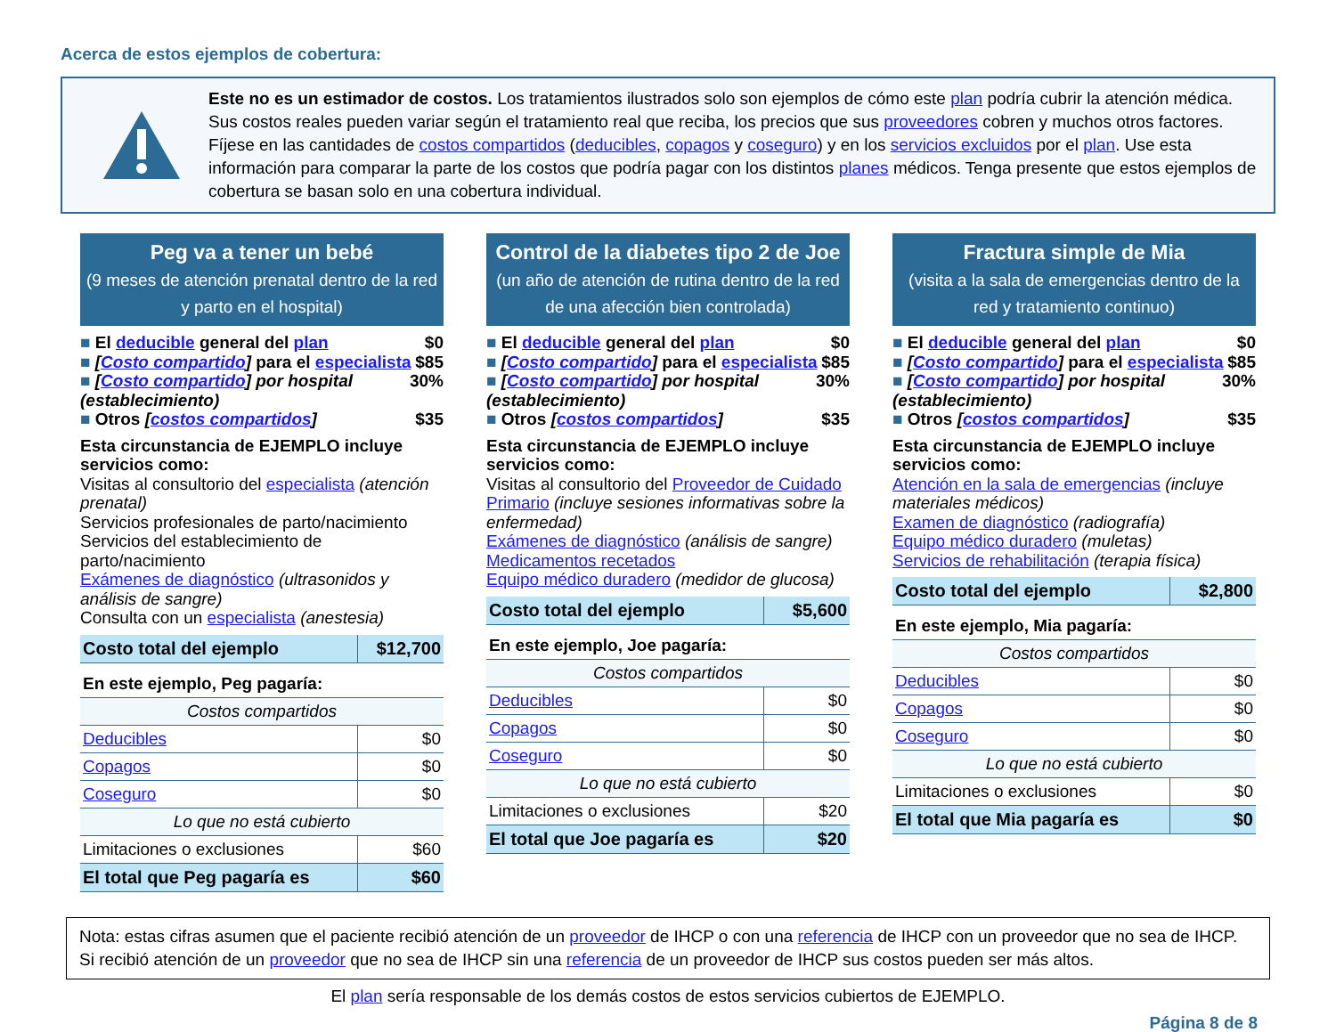Acerca de estos ejemplos de cobertura:
Este no es un estimador de costos. Los tratamientos ilustrados solo son ejemplos de cómo este plan podría cubrir la atención médica. Sus costos reales pueden variar según el tratamiento real que reciba, los precios que sus proveedores cobren y muchos otros factores. Fíjese en las cantidades de costos compartidos (deducibles, copagos y coseguro) y en los servicios excluidos por el plan. Use esta información para comparar la parte de los costos que podría pagar con los distintos planes médicos. Tenga presente que estos ejemplos de cobertura se basan solo en una cobertura individual.
Peg va a tener un bebé
(9 meses de atención prenatal dentro de la red y parto en el hospital)
■ El deducible general del plan $0
■ [Costo compartido] para el especialista $85
■ [Costo compartido] por hospital (establecimiento) 30%
■ Otros [costos compartidos] $35
Esta circunstancia de EJEMPLO incluye servicios como:
Visitas al consultorio del especialista (atención prenatal)
Servicios profesionales de parto/nacimiento
Servicios del establecimiento de parto/nacimiento
Exámenes de diagnóstico (ultrasonidos y análisis de sangre)
Consulta con un especialista (anestesia)
| Costo total del ejemplo | $12,700 |
| En este ejemplo, Peg pagaría: | |
| Costos compartidos | |
| Deducibles | $0 |
| Copagos | $0 |
| Coseguro | $0 |
| Lo que no está cubierto | |
| Limitaciones o exclusiones | $60 |
| El total que Peg pagaría es | $60 |
Control de la diabetes tipo 2 de Joe
(un año de atención de rutina dentro de la red de una afección bien controlada)
■ El deducible general del plan $0
■ [Costo compartido] para el especialista $85
■ [Costo compartido] por hospital (establecimiento) 30%
■ Otros [costos compartidos] $35
Esta circunstancia de EJEMPLO incluye servicios como:
Visitas al consultorio del Proveedor de Cuidado Primario (incluye sesiones informativas sobre la enfermedad)
Exámenes de diagnóstico (análisis de sangre)
Medicamentos recetados
Equipo médico duradero (medidor de glucosa)
| Costo total del ejemplo | $5,600 |
| En este ejemplo, Joe pagaría: | |
| Costos compartidos | |
| Deducibles | $0 |
| Copagos | $0 |
| Coseguro | $0 |
| Lo que no está cubierto | |
| Limitaciones o exclusiones | $20 |
| El total que Joe pagaría es | $20 |
Fractura simple de Mia
(visita a la sala de emergencias dentro de la red y tratamiento continuo)
■ El deducible general del plan $0
■ [Costo compartido] para el especialista $85
■ [Costo compartido] por hospital (establecimiento) 30%
■ Otros [costos compartidos] $35
Esta circunstancia de EJEMPLO incluye servicios como:
Atención en la sala de emergencias (incluye materiales médicos)
Examen de diagnóstico (radiografía)
Equipo médico duradero (muletas)
Servicios de rehabilitación (terapia física)
| Costo total del ejemplo | $2,800 |
| En este ejemplo, Mia pagaría: | |
| Costos compartidos | |
| Deducibles | $0 |
| Copagos | $0 |
| Coseguro | $0 |
| Lo que no está cubierto | |
| Limitaciones o exclusiones | $0 |
| El total que Mia pagaría es | $0 |
Nota: estas cifras asumen que el paciente recibió atención de un proveedor de IHCP o con una referencia de IHCP con un proveedor que no sea de IHCP.
Si recibió atención de un proveedor que no sea de IHCP sin una referencia de un proveedor de IHCP sus costos pueden ser más altos.
El plan sería responsable de los demás costos de estos servicios cubiertos de EJEMPLO.
Página 8 de 8